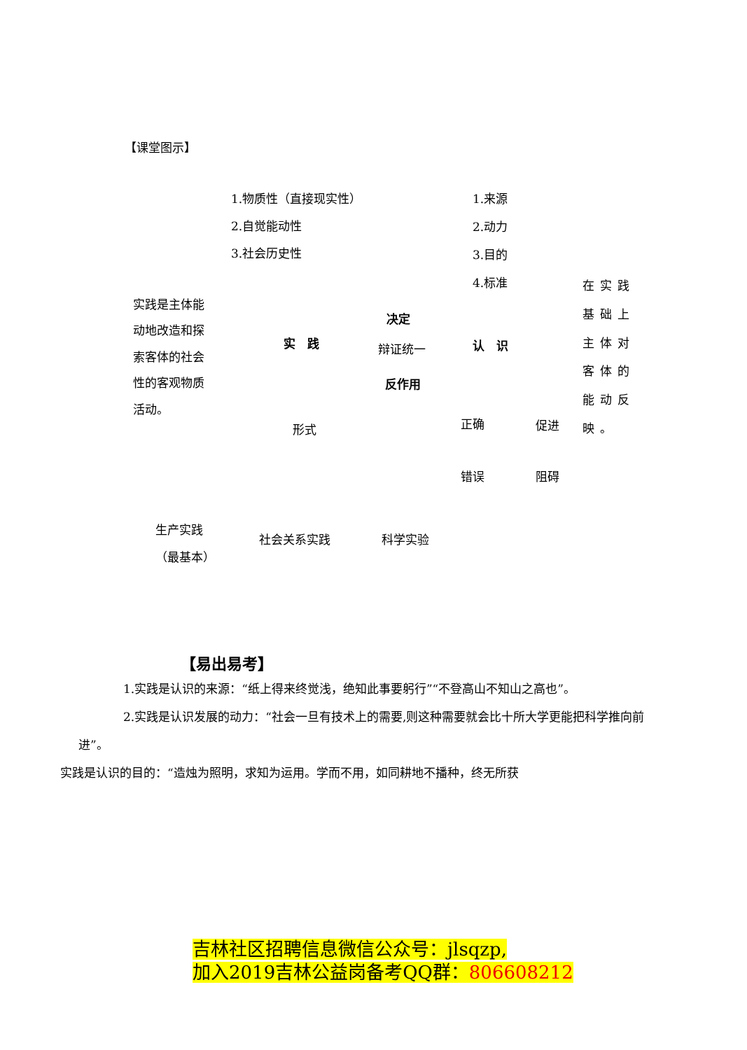【课堂图示】
1.物质性（直接现实性）
2.自觉能动性
3.社会历史性
1.来源
2.动力
3.目的
4.标准
实践是主体能
动地改造和探
索客体的社会
性的客观物质
活动。
实　践
决定
辩证统一
反作用
认　识
在实践
基础上
主体对
客体的
能动反
映。
形式 正确 促进
错误 阻碍
生产实践
（最基本）
社会关系实践 科学实验
【易出易考】
1.实践是认识的来源：“纸上得来终觉浅，绝知此事要躬行”“不登高山不知山之高也”。
2.实践是认识发展的动力：“社会一旦有技术上的需要,则这种需要就会比十所大学更能把科学推向前进”。
实践是认识的目的：“造烛为照明，求知为运用。学而不用，如同耕地不播种，终无所获
吉林社区招聘信息微信公众号：jlsqzp,
加入2019吉林公益岗备考QQ群：806608212